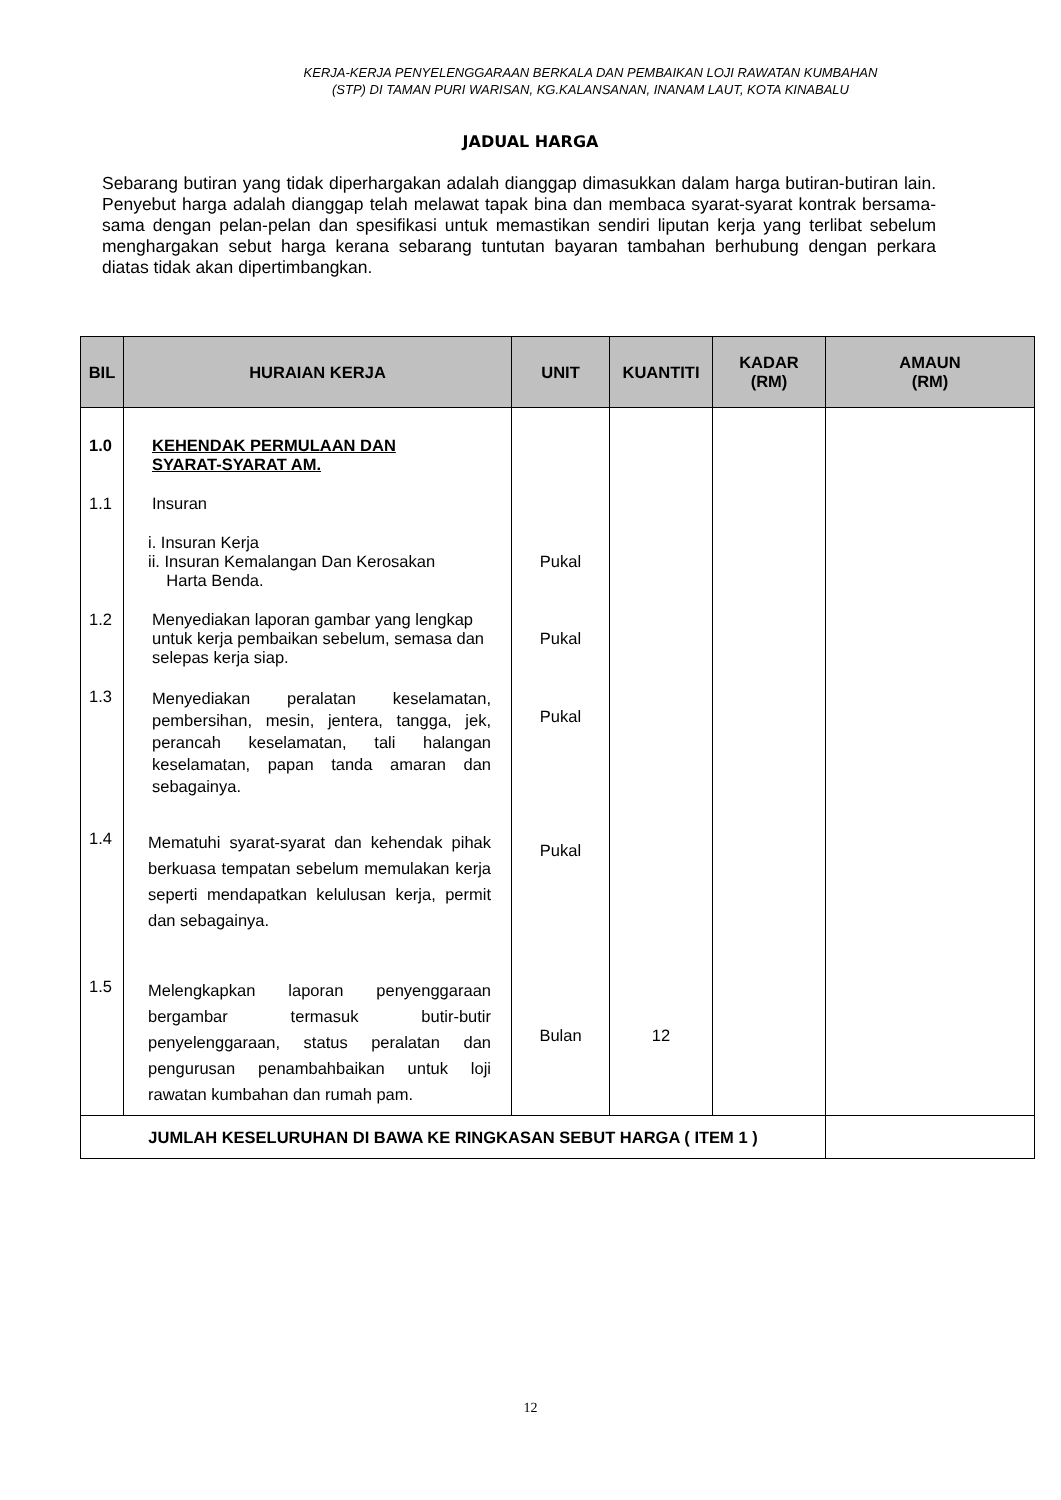KERJA-KERJA PENYELENGGARAAN BERKALA DAN PEMBAIKAN LOJI RAWATAN KUMBAHAN
(STP) DI TAMAN PURI WARISAN, KG.KALANSANAN, INANAM LAUT, KOTA KINABALU
JADUAL HARGA
Sebarang butiran yang tidak diperhargakan adalah dianggap dimasukkan dalam harga butiran-butiran lain. Penyebut harga adalah dianggap telah melawat tapak bina dan membaca syarat-syarat kontrak bersama-sama dengan pelan-pelan dan spesifikasi untuk memastikan sendiri liputan kerja yang terlibat sebelum menghargakan sebut harga kerana sebarang tuntutan bayaran tambahan berhubung dengan perkara diatas tidak akan dipertimbangkan.
| BIL | HURAIAN KERJA | UNIT | KUANTITI | KADAR (RM) | AMAUN (RM) |
| --- | --- | --- | --- | --- | --- |
| 1.0 | KEHENDAK PERMULAAN DAN SYARAT-SYARAT AM. | | | | |
| 1.1 | Insuran | | | | |
| | i. Insuran Kerja ii. Insuran Kemalangan Dan Kerosakan Harta Benda. | Pukal | | | |
| 1.2 | Menyediakan laporan gambar yang lengkap untuk kerja pembaikan sebelum, semasa dan selepas kerja siap. | Pukal | | | |
| 1.3 | Menyediakan peralatan keselamatan, pembersihan, mesin, jentera, tangga, jek, perancah keselamatan, tali halangan keselamatan, papan tanda amaran dan sebagainya. | Pukal | | | |
| 1.4 | Mematuhi syarat-syarat dan kehendak pihak berkuasa tempatan sebelum memulakan kerja seperti mendapatkan kelulusan kerja, permit dan sebagainya. | Pukal | | | |
| 1.5 | Melengkapkan laporan penyenggaraan bergambar termasuk butir-butir penyelenggaraan, status peralatan dan pengurusan penambahbaikan untuk loji rawatan kumbahan dan rumah pam. | Bulan | 12 | | |
| JUMLAH KESELURUHAN DI BAWA KE RINGKASAN SEBUT HARGA ( ITEM 1 ) | | | | | |
12